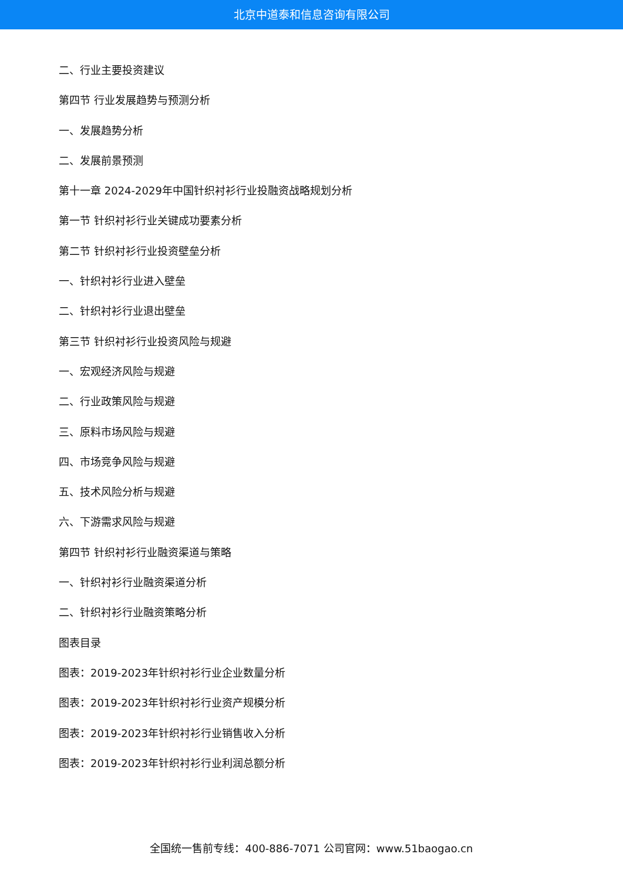北京中道泰和信息咨询有限公司
二、行业主要投资建议
第四节 行业发展趋势与预测分析
一、发展趋势分析
二、发展前景预测
第十一章 2024-2029年中国针织衬衫行业投融资战略规划分析
第一节 针织衬衫行业关键成功要素分析
第二节 针织衬衫行业投资壁垒分析
一、针织衬衫行业进入壁垒
二、针织衬衫行业退出壁垒
第三节 针织衬衫行业投资风险与规避
一、宏观经济风险与规避
二、行业政策风险与规避
三、原料市场风险与规避
四、市场竞争风险与规避
五、技术风险分析与规避
六、下游需求风险与规避
第四节 针织衬衫行业融资渠道与策略
一、针织衬衫行业融资渠道分析
二、针织衬衫行业融资策略分析
图表目录
图表：2019-2023年针织衬衫行业企业数量分析
图表：2019-2023年针织衬衫行业资产规模分析
图表：2019-2023年针织衬衫行业销售收入分析
图表：2019-2023年针织衬衫行业利润总额分析
全国统一售前专线：400-886-7071 公司官网：www.51baogao.cn